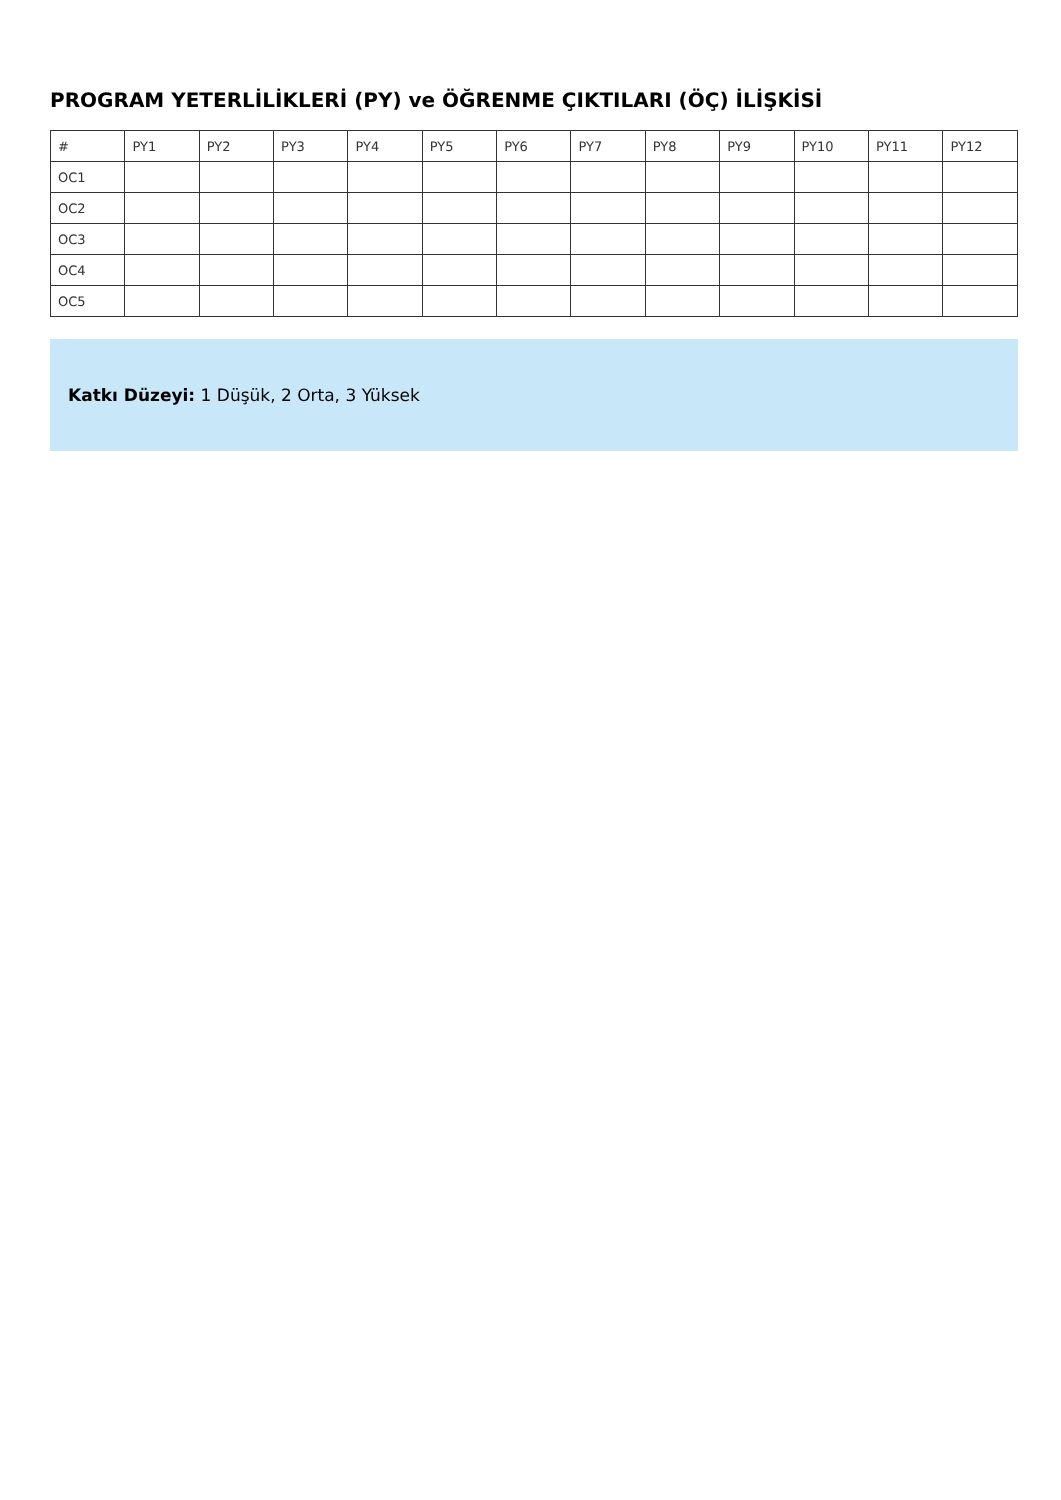PROGRAM YETERLİLİKLERİ (PY) ve ÖĞRENME ÇIKTILARI (ÖÇ) İLİŞKİSİ
| # | PY1 | PY2 | PY3 | PY4 | PY5 | PY6 | PY7 | PY8 | PY9 | PY10 | PY11 | PY12 |
| OC1 | | | | | | | | | | | | |
| OC2 | | | | | | | | | | | | |
| OC3 | | | | | | | | | | | | |
| OC4 | | | | | | | | | | | | |
| OC5 | | | | | | | | | | | | |
Katkı Düzeyi: 1 Düşük, 2 Orta, 3 Yüksek